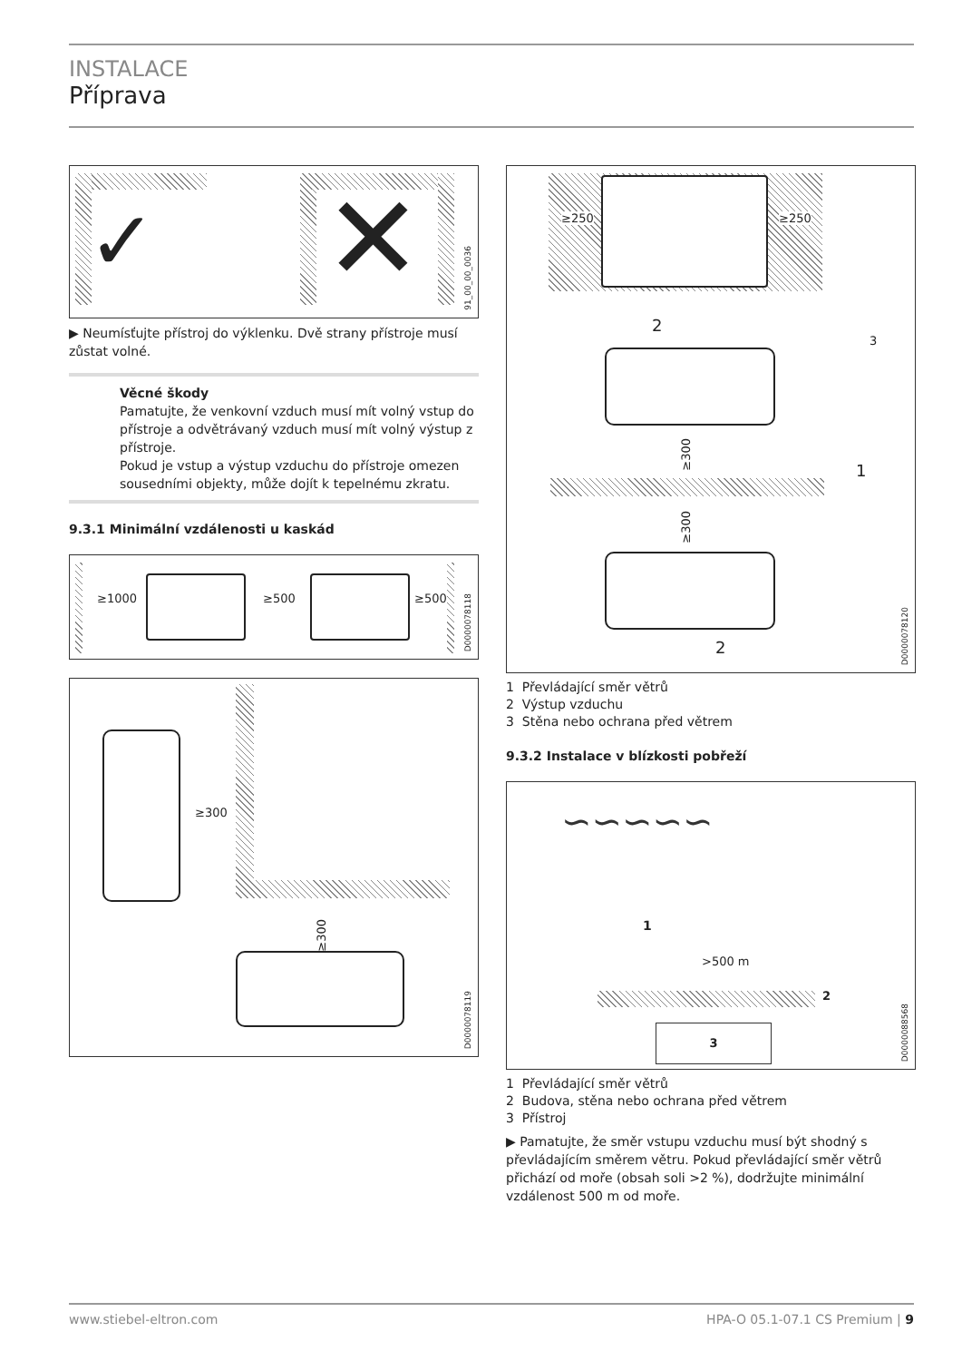INSTALACE
Příprava
✓ ✕
91_00_00_0036
▶ Neumísťujte přístroj do výklenku. Dvě strany přístroje musí zůstat volné.
Věcné škody
Pamatujte, že venkovní vzduch musí mít volný vstup do přístroje a odvětrávaný vzduch musí mít volný výstup z přístroje.
Pokud je vstup a výstup vzduchu do přístroje omezen sousedními objekty, může dojít k tepelnému zkratu.
9.3.1 Minimální vzdálenosti u kaskád
≥1000 ≥500 ≥500
D0000078118
≥300
≥300
D0000078119
≥250 ≥250
2
3
≥300
1
≥300
2
D0000078120
1 Převládající směr větrů
2 Výstup vzduchu
3 Stěna nebo ochrana před větrem
9.3.2 Instalace v blízkosti pobřeží
∽∽∽∽∽
1
>500 m
2
3
D0000088568
1 Převládající směr větrů
2 Budova, stěna nebo ochrana před větrem
3 Přístroj
▶ Pamatujte, že směr vstupu vzduchu musí být shodný s převládajícím směrem větru. Pokud převládající směr větrů přichází od moře (obsah soli >2 %), dodržujte minimální vzdálenost 500 m od moře.
www.stiebel-eltron.com HPA-O 05.1-07.1 CS Premium | 9